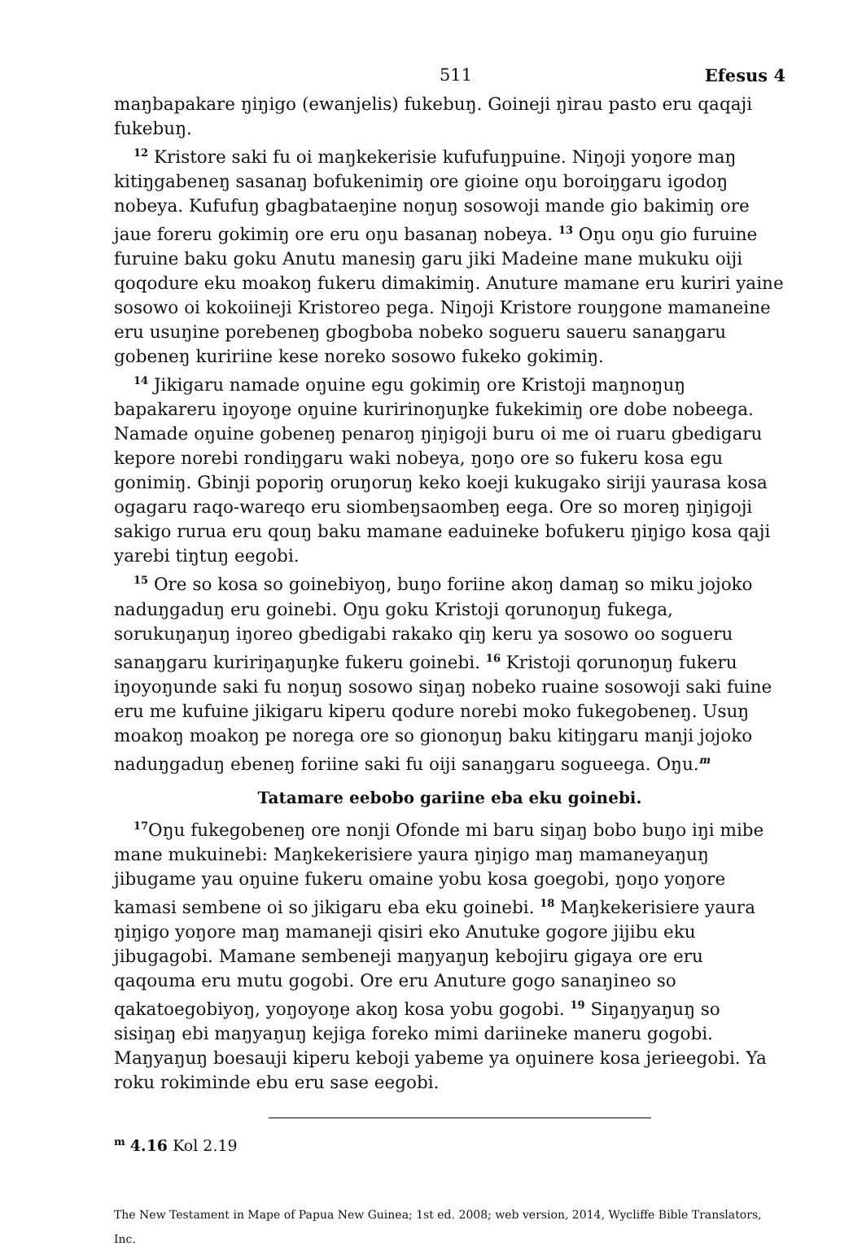511 Efesus 4
maŋbapakare ŋiŋigo (ewanjelis) fukebuŋ. Goineji ŋirau pasto eru qaqaji fukebuŋ.
<sup>12</sup> Kristore saki fu oi maŋkekerisie kufufuŋpuine. Niŋoji yoŋore maŋ kitiŋgabeneŋ sasanaŋ bofukenimiŋ ore gioine oŋu boroiŋgaru igodoŋ nobeya. Kufufuŋ gbagbataeŋine noŋuŋ sosowoji mande gio bakimiŋ ore jaue foreru gokimiŋ ore eru oŋu basanaŋ nobeya. <sup>13</sup> Oŋu oŋu gio furuine furuine baku goku Anutu manesiŋ garu jiki Madeine mane mukuku oiji qoqodure eku moakoŋ fukeru dimakimiŋ. Anuture mamane eru kuriri yaine sosowo oi kokoiineji Kristoreo pega. Niŋoji Kristore rouŋgone mamaneine eru usuŋine porebeneŋ gbogboba nobeko sogueru saueru sanaŋgaru gobeneŋ kuririine kese noreko sosowo fukeko gokimiŋ.
<sup>14</sup> Jikigaru namade oŋuine egu gokimiŋ ore Kristoji maŋnoŋuŋ bapakareru iŋoyoŋe oŋuine kuririnoŋuŋke fukekimiŋ ore dobe nobeega. Namade oŋuine gobeneŋ penaroŋ ŋiŋigoji buru oi me oi ruaru gbedigaru kepore norebi rondiŋgaru waki nobeya, ŋoŋo ore so fukeru kosa egu gonimiŋ. Gbinji poporiŋ oruŋoruŋ keko koeji kukugako siriji yaurasa kosa ogagaru raqo-wareqo eru siombeŋsaombeŋ eega. Ore so moreŋ ŋiŋigoji sakigo rurua eru qouŋ baku mamane eaduineke bofukeru ŋiŋigo kosa qaji yarebi tiŋtuŋ eegobi.
<sup>15</sup> Ore so kosa so goinebiyoŋ, buŋo foriine akoŋ damaŋ so miku jojoko naduŋgaduŋ eru goinebi. Oŋu goku Kristoji qorunoŋuŋ fukega, sorukuŋaŋuŋ iŋoreo gbedigabi rakako qiŋ keru ya sosowo oo sogueru sanaŋgaru kuririŋaŋuŋke fukeru goinebi. <sup>16</sup> Kristoji qorunoŋuŋ fukeru iŋoyoŋunde saki fu noŋuŋ sosowo siŋaŋ nobeko ruaine sosowoji saki fuine eru me kufuine jikigaru kiperu qodure norebi moko fukegobeneŋ. Usuŋ moakoŋ moakoŋ pe norega ore so gionoŋuŋ baku kitiŋgaru manji jojoko naduŋgaduŋ ebeneŋ foriine saki fu oiji sanaŋgaru sogueega. Oŋu.<sup>m</sup>
Tatamare eebobo gariine eba eku goinebi.
<sup>17</sup>Oŋu fukegobeneŋ ore nonji Ofonde mi baru siŋaŋ bobo buŋo iŋi mibe mane mukuinebi: Maŋkekerisiere yaura ŋiŋigo maŋ mamaneyaŋuŋ jibugame yau oŋuine fukeru omaine yobu kosa goegobi, ŋoŋo yoŋore kamasi sembene oi so jikigaru eba eku goinebi. <sup>18</sup> Maŋkekerisiere yaura ŋiŋigo yoŋore maŋ mamaneji qisiri eko Anutuke gogore jijibu eku jibugagobi. Mamane sembeneji maŋyaŋuŋ kebojiru gigaya ore eru qaqouma eru mutu gogobi. Ore eru Anuture gogo sanaŋineo so qakatoegobiyoŋ, yoŋoyoŋe akoŋ kosa yobu gogobi. <sup>19</sup> Siŋaŋyaŋuŋ so sisiŋaŋ ebi maŋyaŋuŋ kejiga foreko mimi dariineke maneru gogobi. Maŋyaŋuŋ boesauji kiperu keboji yabeme ya oŋuinere kosa jerieegobi. Ya roku rokiminde ebu eru sase eegobi.
<sup>m</sup> 4.16 Kol 2.19
The New Testament in Mape of Papua New Guinea; 1st ed. 2008; web version, 2014, Wycliffe Bible Translators, Inc.